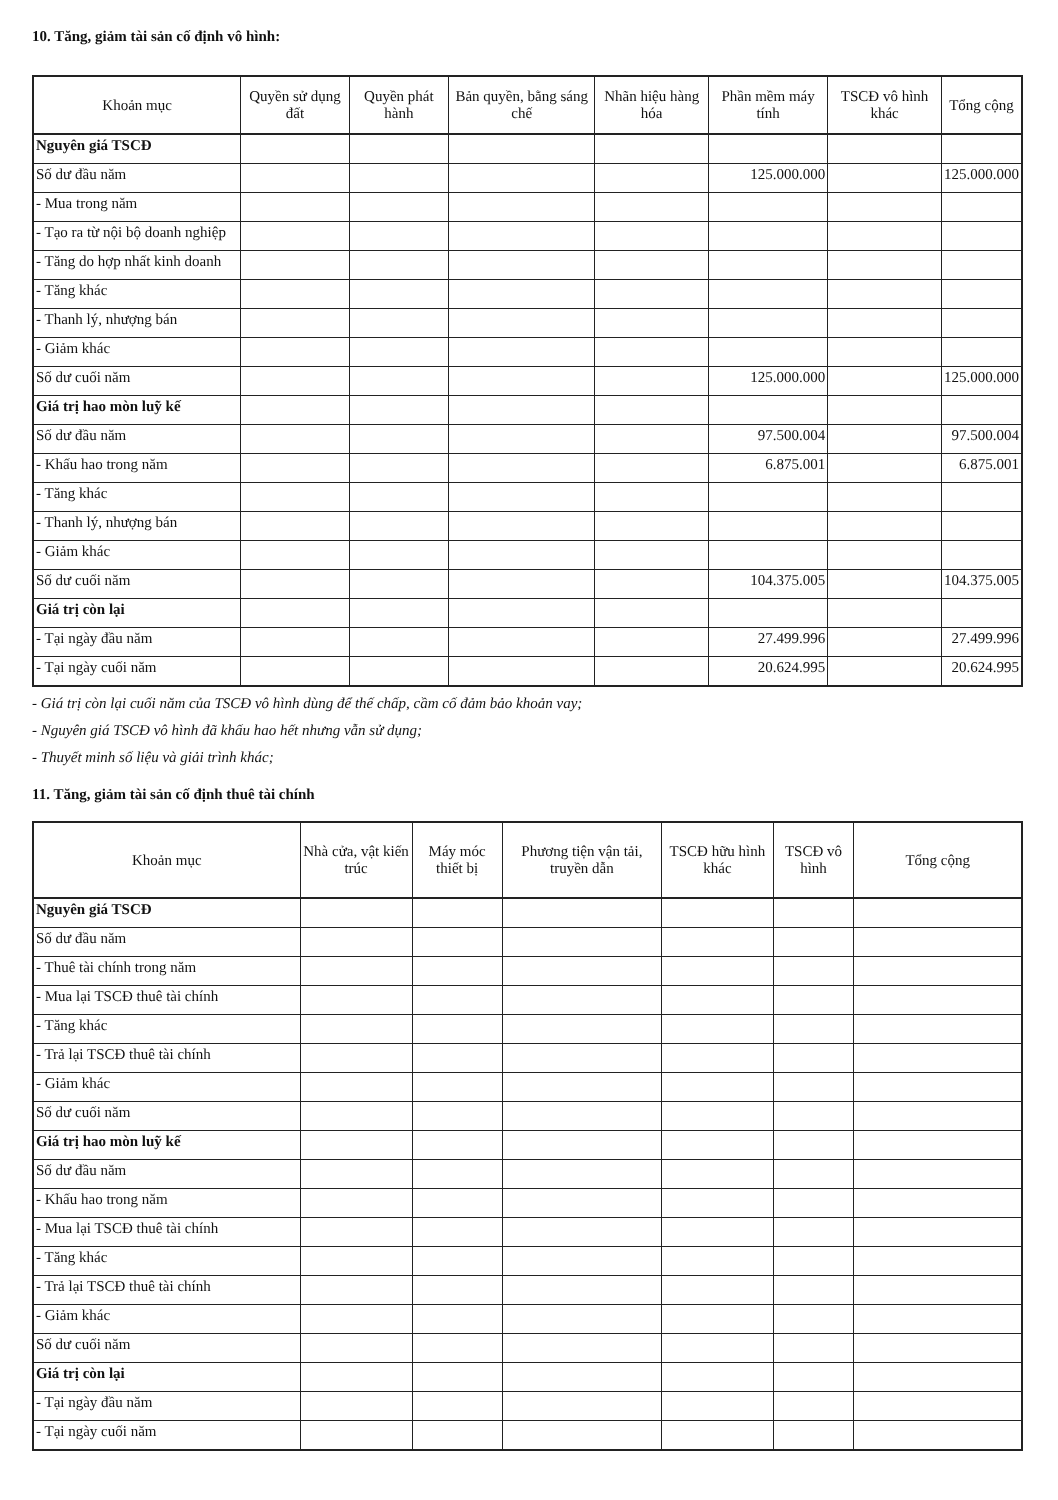10. Tăng, giảm tài sản cố định vô hình:
| Khoản mục | Quyền sử dụng đất | Quyền phát hành | Bản quyền, bằng sáng chế | Nhãn hiệu hàng hóa | Phần mềm máy tính | TSCĐ vô hình khác | Tổng cộng |
| --- | --- | --- | --- | --- | --- | --- | --- |
| Nguyên giá TSCĐ | | | | | | | |
| Số dư đầu năm | | | | | 125.000.000 | | 125.000.000 |
| - Mua trong năm | | | | | | | |
| - Tạo ra từ nội bộ doanh nghiệp | | | | | | | |
| - Tăng do hợp nhất kinh doanh | | | | | | | |
| - Tăng khác | | | | | | | |
| - Thanh lý, nhượng bán | | | | | | | |
| - Giảm khác | | | | | | | |
| Số dư cuối năm | | | | | 125.000.000 | | 125.000.000 |
| Giá trị hao mòn luỹ kế | | | | | | | |
| Số dư đầu năm | | | | | 97.500.004 | | 97.500.004 |
| - Khấu hao trong năm | | | | | 6.875.001 | | 6.875.001 |
| - Tăng khác | | | | | | | |
| - Thanh lý, nhượng bán | | | | | | | |
| - Giảm khác | | | | | | | |
| Số dư cuối năm | | | | | 104.375.005 | | 104.375.005 |
| Giá trị còn lại | | | | | | | |
| - Tại ngày đầu năm | | | | | 27.499.996 | | 27.499.996 |
| - Tại ngày cuối năm | | | | | 20.624.995 | | 20.624.995 |
- Giá trị còn lại cuối năm của TSCĐ vô hình dùng để thế chấp, cầm cố đảm bảo khoản vay;
- Nguyên giá TSCĐ vô hình đã khấu hao hết nhưng vẫn sử dụng;
- Thuyết minh số liệu và giải trình khác;
11. Tăng, giảm tài sản cố định thuê tài chính
| Khoản mục | Nhà cửa, vật kiến trúc | Máy móc thiết bị | Phương tiện vận tải, truyền dẫn | TSCĐ hữu hình khác | TSCĐ vô hình | Tổng cộng |
| --- | --- | --- | --- | --- | --- | --- |
| Nguyên giá TSCĐ | | | | | | |
| Số dư đầu năm | | | | | | |
| - Thuê tài chính trong năm | | | | | | |
| - Mua lại TSCĐ thuê tài chính | | | | | | |
| - Tăng khác | | | | | | |
| - Trả lại TSCĐ thuê tài chính | | | | | | |
| - Giảm khác | | | | | | |
| Số dư cuối năm | | | | | | |
| Giá trị hao mòn luỹ kế | | | | | | |
| Số dư đầu năm | | | | | | |
| - Khấu hao trong năm | | | | | | |
| - Mua lại TSCĐ thuê tài chính | | | | | | |
| - Tăng khác | | | | | | |
| - Trả lại TSCĐ thuê tài chính | | | | | | |
| - Giảm khác | | | | | | |
| Số dư cuối năm | | | | | | |
| Giá trị còn lại | | | | | | |
| - Tại ngày đầu năm | | | | | | |
| - Tại ngày cuối năm | | | | | | |